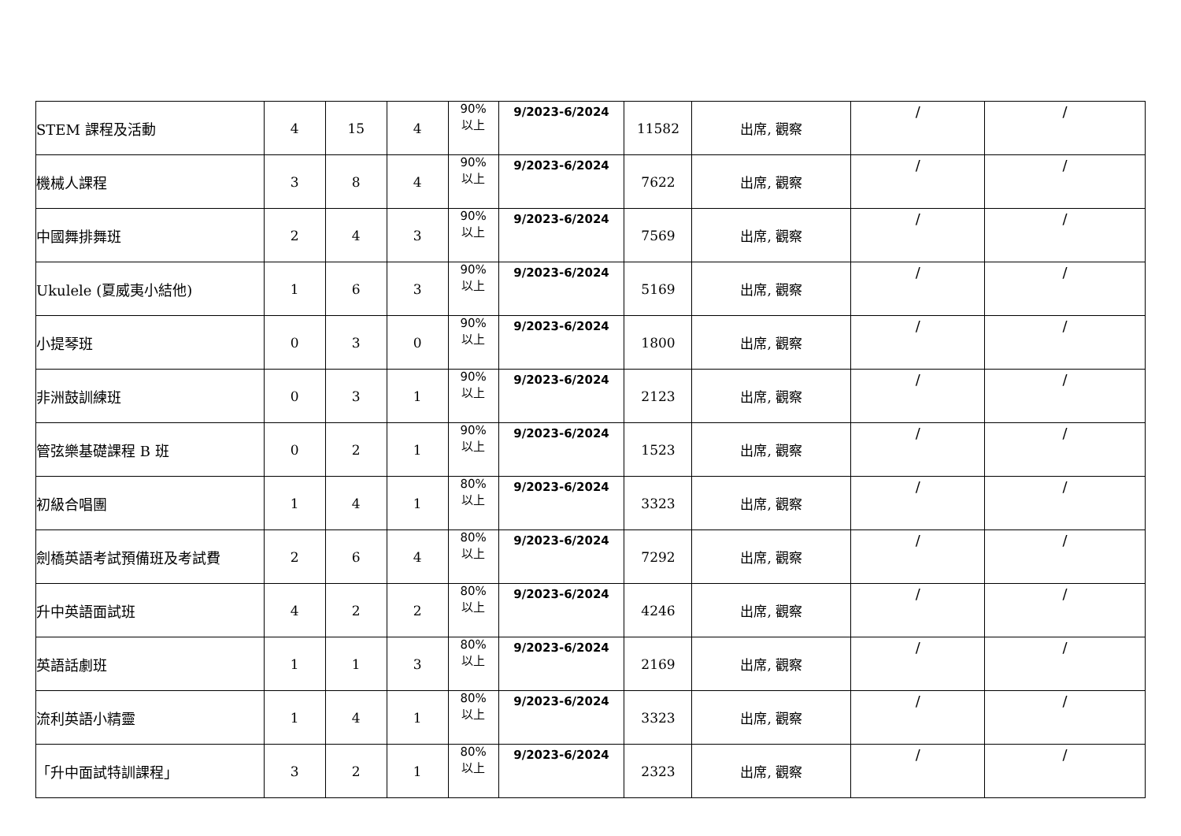| STEM 課程及活動 | 4 | 15 | 4 | 90% 以上 | 9/2023-6/2024 | 11582 | 出席, 觀察 | / | / |
| 機械人課程 | 3 | 8 | 4 | 90% 以上 | 9/2023-6/2024 | 7622 | 出席, 觀察 | / | / |
| 中國舞排舞班 | 2 | 4 | 3 | 90% 以上 | 9/2023-6/2024 | 7569 | 出席, 觀察 | / | / |
| Ukulele (夏威夷小結他) | 1 | 6 | 3 | 90% 以上 | 9/2023-6/2024 | 5169 | 出席, 觀察 | / | / |
| 小提琴班 | 0 | 3 | 0 | 90% 以上 | 9/2023-6/2024 | 1800 | 出席, 觀察 | / | / |
| 非洲鼓訓練班 | 0 | 3 | 1 | 90% 以上 | 9/2023-6/2024 | 2123 | 出席, 觀察 | / | / |
| 管弦樂基礎課程 B 班 | 0 | 2 | 1 | 90% 以上 | 9/2023-6/2024 | 1523 | 出席, 觀察 | / | / |
| 初級合唱團 | 1 | 4 | 1 | 80% 以上 | 9/2023-6/2024 | 3323 | 出席, 觀察 | / | / |
| 劍橋英語考試預備班及考試費 | 2 | 6 | 4 | 80% 以上 | 9/2023-6/2024 | 7292 | 出席, 觀察 | / | / |
| 升中英語面試班 | 4 | 2 | 2 | 80% 以上 | 9/2023-6/2024 | 4246 | 出席, 觀察 | / | / |
| 英語話劇班 | 1 | 1 | 3 | 80% 以上 | 9/2023-6/2024 | 2169 | 出席, 觀察 | / | / |
| 流利英語小精靈 | 1 | 4 | 1 | 80% 以上 | 9/2023-6/2024 | 3323 | 出席, 觀察 | / | / |
| 「升中面試特訓課程」 | 3 | 2 | 1 | 80% 以上 | 9/2023-6/2024 | 2323 | 出席, 觀察 | / | / |